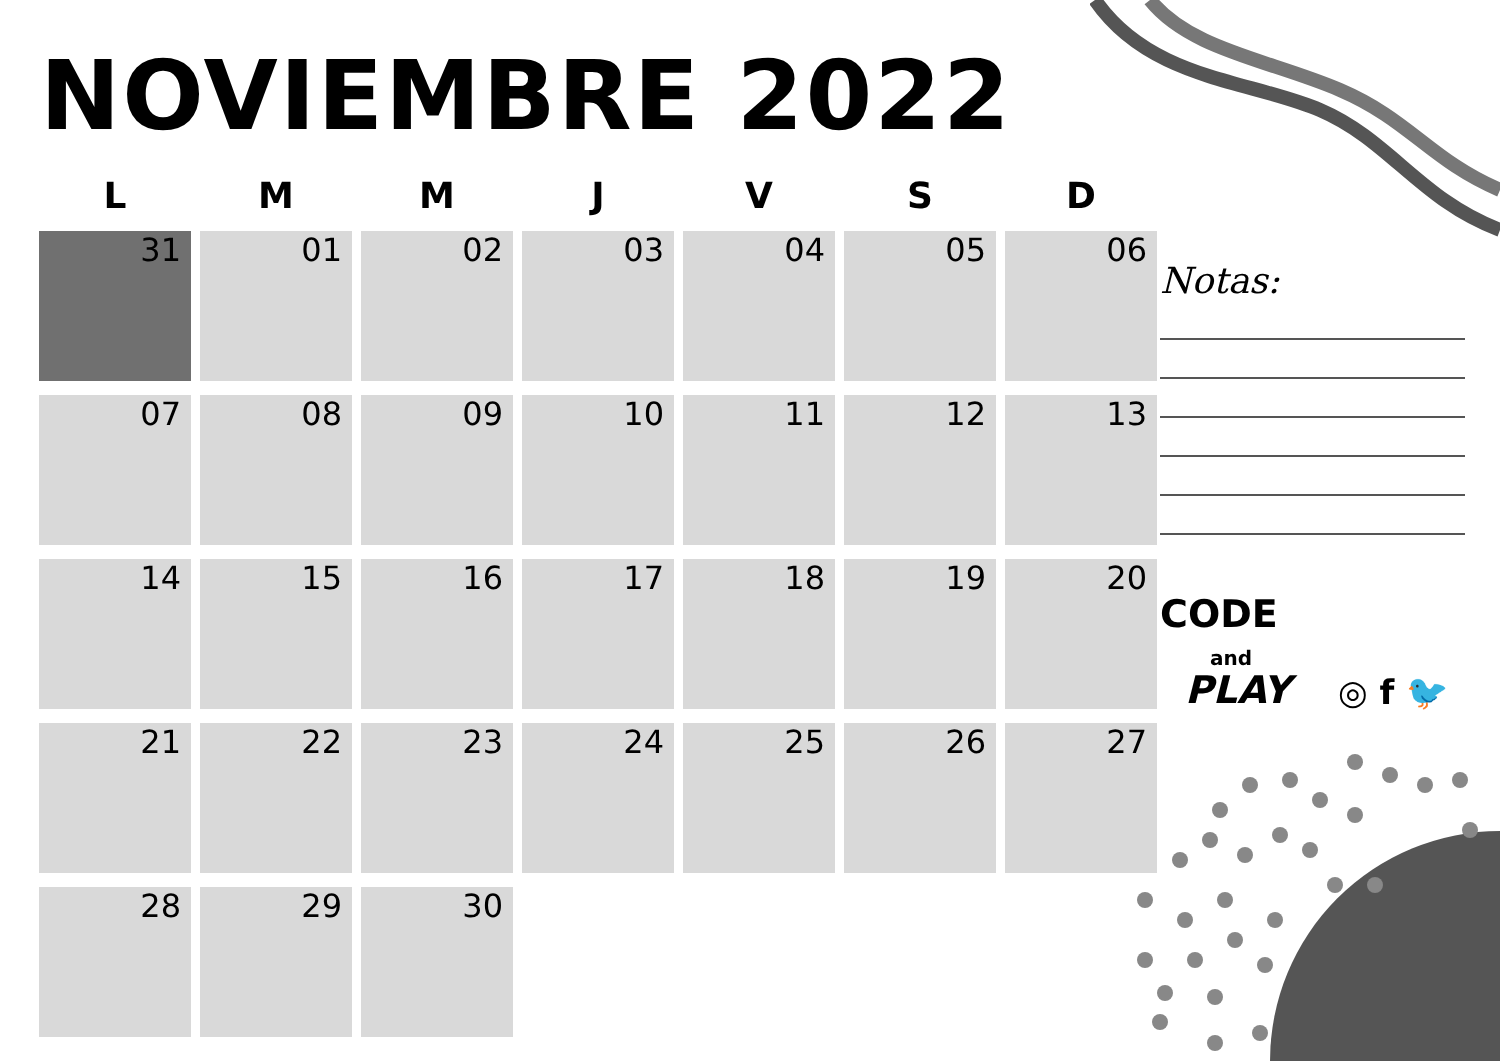NOVIEMBRE 2022
| L | M | M | J | V | S | D |
| --- | --- | --- | --- | --- | --- | --- |
| 31 | 01 | 02 | 03 | 04 | 05 | 06 |
| 07 | 08 | 09 | 10 | 11 | 12 | 13 |
| 14 | 15 | 16 | 17 | 18 | 19 | 20 |
| 21 | 22 | 23 | 24 | 25 | 26 | 27 |
| 28 | 29 | 30 | | | | |
Notas:
CODE
and
PLAY
◎ f 🐦